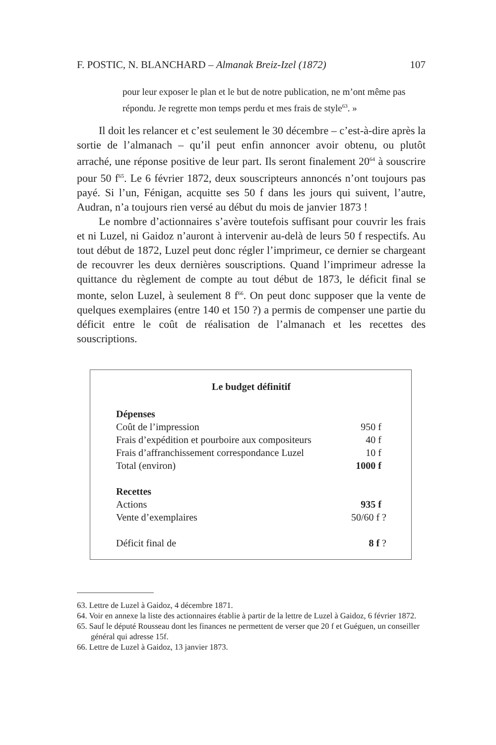F. POSTIC, N. BLANCHARD – Almanak Breiz-Izel (1872) 107
pour leur exposer le plan et le but de notre publication, ne m’ont même pas répondu. Je regrette mon temps perdu et mes frais de style<sup>63</sup>. »
Il doit les relancer et c’est seulement le 30 décembre – c’est-à-dire après la sortie de l’almanach – qu’il peut enfin annoncer avoir obtenu, ou plutôt arraché, une réponse positive de leur part. Ils seront finalement 20<sup>64</sup> à souscrire pour 50 f<sup>65</sup>. Le 6 février 1872, deux souscripteurs annoncés n’ont toujours pas payé. Si l’un, Fénigan, acquitte ses 50 f dans les jours qui suivent, l’autre, Audran, n’a toujours rien versé au début du mois de janvier 1873 !
Le nombre d’actionnaires s’avère toutefois suffisant pour couvrir les frais et ni Luzel, ni Gaidoz n’auront à intervenir au-delà de leurs 50 f respectifs. Au tout début de 1872, Luzel peut donc régler l’imprimeur, ce dernier se chargeant de recouvrer les deux dernières souscriptions. Quand l’imprimeur adresse la quittance du règlement de compte au tout début de 1873, le déficit final se monte, selon Luzel, à seulement 8 f<sup>66</sup>. On peut donc supposer que la vente de quelques exemplaires (entre 140 et 150 ?) a permis de compenser une partie du déficit entre le coût de réalisation de l’almanach et les recettes des souscriptions.
Le budget définitif
| Dépenses | |
| Coût de l’impression | 950 f |
| Frais d’expédition et pourboire aux compositeurs | 40 f |
| Frais d’affranchissement correspondance Luzel | 10 f |
| Total (environ) | 1000 f |
| Recettes | |
| Actions | 935 f |
| Vente d’exemplaires | 50/60 f ? |
| Déficit final de | 8 f ? |
63. Lettre de Luzel à Gaidoz, 4 décembre 1871.
64. Voir en annexe la liste des actionnaires établie à partir de la lettre de Luzel à Gaidoz, 6 février 1872.
65. Sauf le député Rousseau dont les finances ne permettent de verser que 20 f et Guéguen, un conseiller général qui adresse 15f.
66. Lettre de Luzel à Gaidoz, 13 janvier 1873.